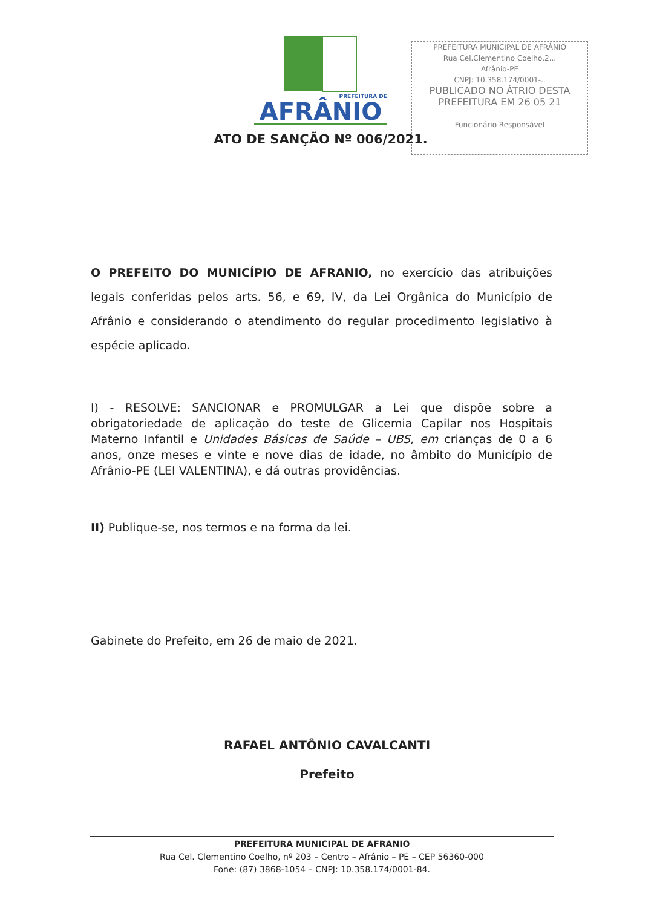PREFEITURA DE
AFRÂNIO
PREFEITURA MUNICIPAL DE AFRÂNIO
Rua Cel.Clementino Coelho,2...
Afrânio-PE
CNPJ: 10.358.174/0001-..
PUBLICADO NO ÁTRIO DESTA
PREFEITURA EM 26 05 21
Funcionário Responsável
ATO DE SANÇÃO Nº 006/2021.
O PREFEITO DO MUNICÍPIO DE AFRANIO, no exercício das atribuições legais conferidas pelos arts. 56, e 69, IV, da Lei Orgânica do Município de Afrânio e considerando o atendimento do regular procedimento legislativo à espécie aplicado.
I) - RESOLVE: SANCIONAR e PROMULGAR a Lei que dispõe sobre a obrigatoriedade de aplicação do teste de Glicemia Capilar nos Hospitais Materno Infantil e Unidades Básicas de Saúde – UBS, em crianças de 0 a 6 anos, onze meses e vinte e nove dias de idade, no âmbito do Município de Afrânio-PE (LEI VALENTINA), e dá outras providências.
II) Publique-se, nos termos e na forma da lei.
Gabinete do Prefeito, em 26 de maio de 2021.
RAFAEL ANTÔNIO CAVALCANTI
Prefeito
PREFEITURA MUNICIPAL DE AFRANIO
Rua Cel. Clementino Coelho, nº 203 – Centro – Afrânio – PE – CEP 56360-000
Fone: (87) 3868-1054 – CNPJ: 10.358.174/0001-84.